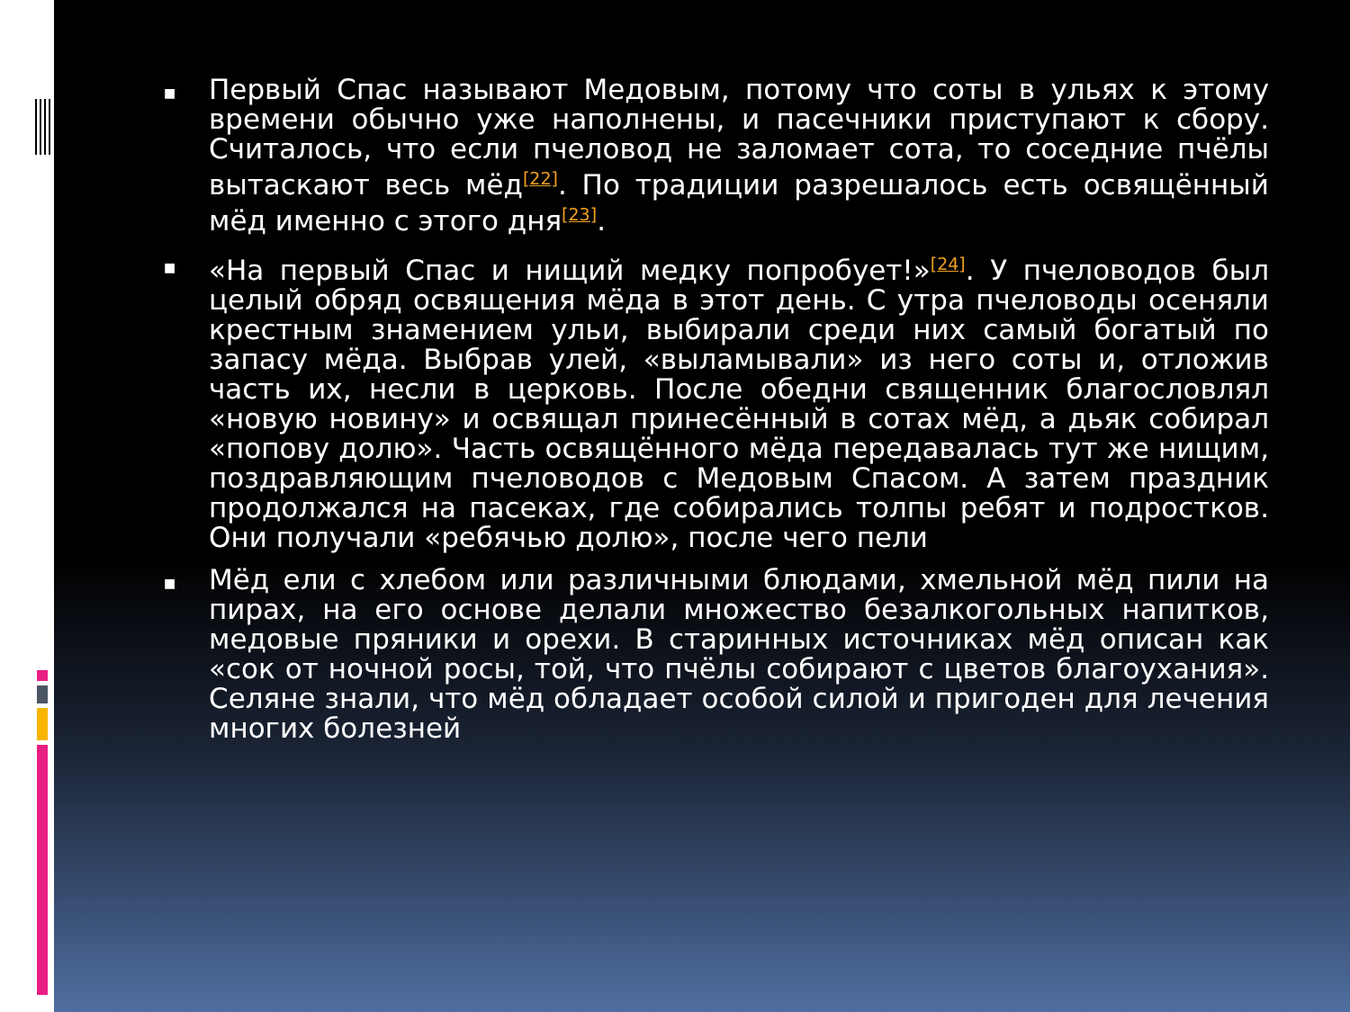■ Первый Спас называют Медовым, потому что соты в ульях к этому времени обычно уже наполнены, и пасечники приступают к сбору. Считалось, что если пчеловод не заломает сота, то соседние пчёлы вытаскают весь мёд<sup>[22]</sup>. По традиции разрешалось есть освящённый мёд именно с этого дня<sup>[23]</sup>.
■ «На первый Спас и нищий медку попробует!»<sup>[24]</sup>. У пчеловодов был целый обряд освящения мёда в этот день. С утра пчеловоды осеняли крестным знамением ульи, выбирали среди них самый богатый по запасу мёда. Выбрав улей, «выламывали» из него соты и, отложив часть их, несли в церковь. После обедни священник благословлял «новую новину» и освящал принесённый в сотах мёд, а дьяк собирал «попову долю». Часть освящённого мёда передавалась тут же нищим, поздравляющим пчеловодов с Медовым Спасом. А затем праздник продолжался на пасеках, где собирались толпы ребят и подростков. Они получали «ребячью долю», после чего пели
■ Мёд ели с хлебом или различными блюдами, хмельной мёд пили на пирах, на его основе делали множество безалкогольных напитков, медовые пряники и орехи. В старинных источниках мёд описан как «сок от ночной росы, той, что пчёлы собирают с цветов благоухания». Селяне знали, что мёд обладает особой силой и пригоден для лечения многих болезней